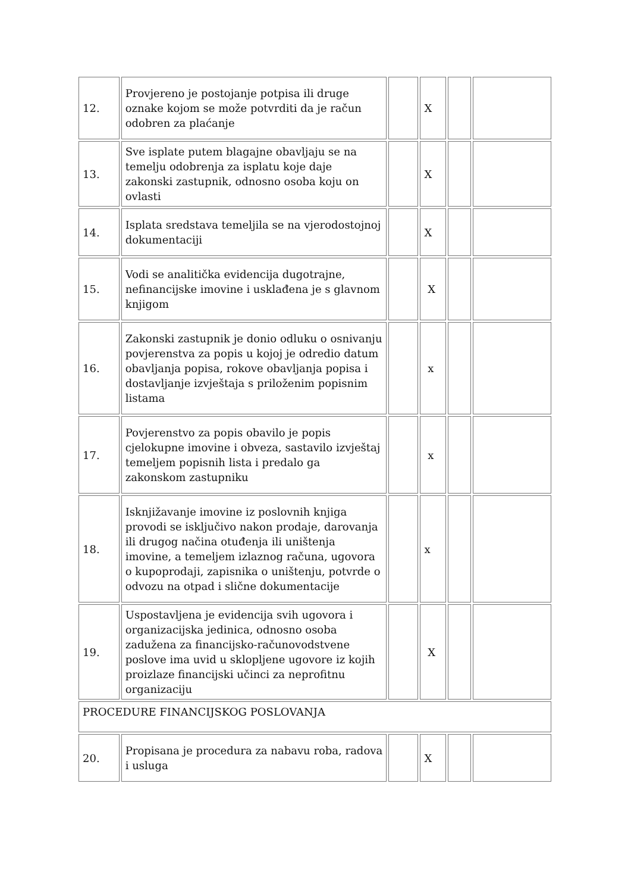| 12. | Provjereno je postojanje potpisa ili druge oznake kojom se može potvrditi da je račun odobren za plaćanje | | X | | |
| 13. | Sve isplate putem blagajne obavljaju se na temelju odobrenja za isplatu koje daje zakonski zastupnik, odnosno osoba koju on ovlasti | | X | | |
| 14. | Isplata sredstava temeljila se na vjerodostojnoj dokumentaciji | | X | | |
| 15. | Vodi se analitička evidencija dugotrajne, nefinancijske imovine i usklađena je s glavnom knjigom | | X | | |
| 16. | Zakonski zastupnik je donio odluku o osnivanju povjerenstva za popis u kojoj je odredio datum obavljanja popisa, rokove obavljanja popisa i dostavljanje izvještaja s priloženim popisnim listama | | x | | |
| 17. | Povjerenstvo za popis obavilo je popis cjelokupne imovine i obveza, sastavilo izvještaj temeljem popisnih lista i predalo ga zakonskom zastupniku | | x | | |
| 18. | Isknjižavanje imovine iz poslovnih knjiga provodi se isključivo nakon prodaje, darovanja ili drugog načina otuđenja ili uništenja imovine, a temeljem izlaznog računa, ugovora o kupoprodaji, zapisnika o uništenju, potvrde o odvozu na otpad i slične dokumentacije | | x | | |
| 19. | Uspostavljena je evidencija svih ugovora i organizacijska jedinica, odnosno osoba zadužena za financijsko-računovodstvene poslove ima uvid u sklopljene ugovore iz kojih proizlaze financijski učinci za neprofitnu organizaciju | | X | | |
| PROCEDURE FINANCIJSKOG POSLOVANJA | | | | | |
| 20. | Propisana je procedura za nabavu roba, radova i usluga | | X | | |